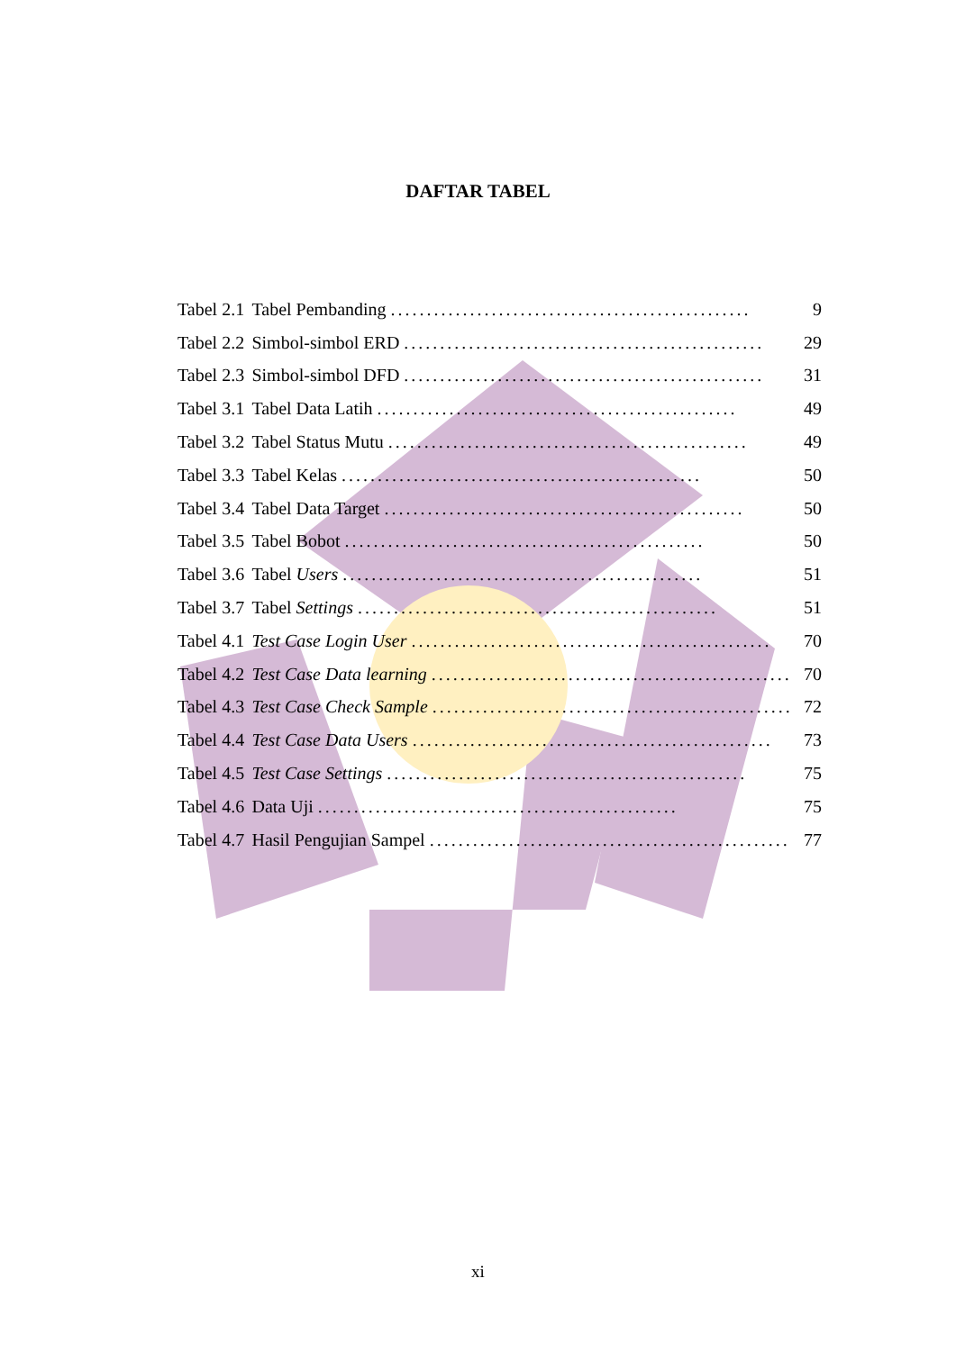DAFTAR TABEL
| Tabel 2.1 | Tabel Pembanding .................................................. | 9 |
| Tabel 2.2 | Simbol-simbol ERD .................................................. | 29 |
| Tabel 2.3 | Simbol-simbol DFD .................................................. | 31 |
| Tabel 3.1 | Tabel Data Latih .................................................. | 49 |
| Tabel 3.2 | Tabel Status Mutu .................................................. | 49 |
| Tabel 3.3 | Tabel Kelas .................................................. | 50 |
| Tabel 3.4 | Tabel Data Target .................................................. | 50 |
| Tabel 3.5 | Tabel Bobot .................................................. | 50 |
| Tabel 3.6 | Tabel Users .................................................. | 51 |
| Tabel 3.7 | Tabel Settings .................................................. | 51 |
| Tabel 4.1 | Test Case Login User .................................................. | 70 |
| Tabel 4.2 | Test Case Data learning .................................................. | 70 |
| Tabel 4.3 | Test Case Check Sample .................................................. | 72 |
| Tabel 4.4 | Test Case Data Users .................................................. | 73 |
| Tabel 4.5 | Test Case Settings .................................................. | 75 |
| Tabel 4.6 | Data Uji .................................................. | 75 |
| Tabel 4.7 | Hasil Pengujian Sampel .................................................. | 77 |
xi